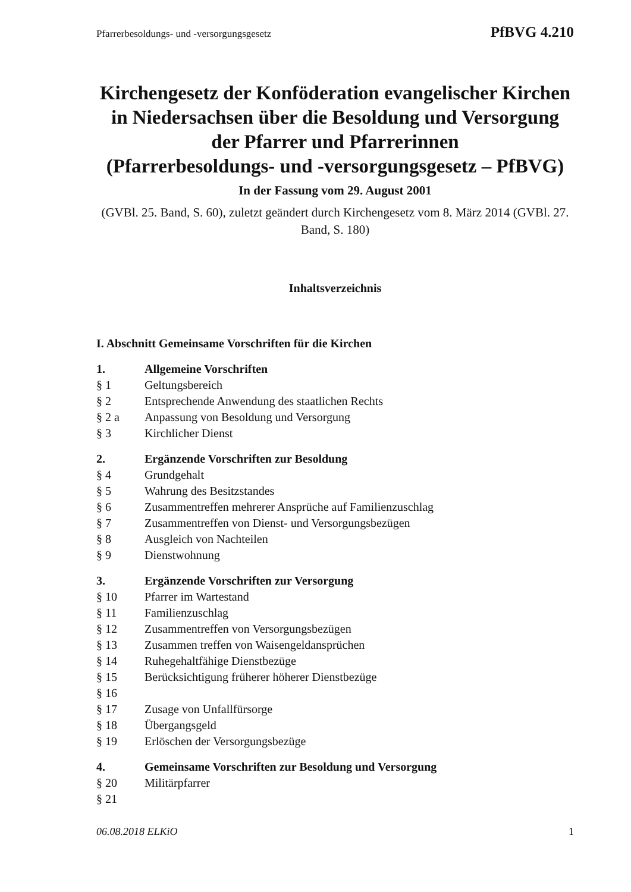Pfarrerbesoldungs- und -versorgungsgesetz PfBVG 4.210
Kirchengesetz der Konföderation evangelischer Kirchen in Niedersachsen über die Besoldung und Versorgung der Pfarrer und Pfarrerinnen
(Pfarrerbesoldungs- und -versorgungsgesetz – PfBVG)
In der Fassung vom 29. August 2001
(GVBl. 25. Band, S. 60), zuletzt geändert durch Kirchengesetz vom 8. März 2014 (GVBl. 27. Band, S. 180)
Inhaltsverzeichnis
I. Abschnitt Gemeinsame Vorschriften für die Kirchen
1. Allgemeine Vorschriften
§ 1 Geltungsbereich
§ 2 Entsprechende Anwendung des staatlichen Rechts
§ 2 a Anpassung von Besoldung und Versorgung
§ 3 Kirchlicher Dienst
2. Ergänzende Vorschriften zur Besoldung
§ 4 Grundgehalt
§ 5 Wahrung des Besitzstandes
§ 6 Zusammentreffen mehrerer Ansprüche auf Familienzuschlag
§ 7 Zusammentreffen von Dienst- und Versorgungsbezügen
§ 8 Ausgleich von Nachteilen
§ 9 Dienstwohnung
3. Ergänzende Vorschriften zur Versorgung
§ 10 Pfarrer im Wartestand
§ 11 Familienzuschlag
§ 12 Zusammentreffen von Versorgungsbezügen
§ 13 Zusammen treffen von Waisengeldansprüchen
§ 14 Ruhegehaltfähige Dienstbezüge
§ 15 Berücksichtigung früherer höherer Dienstbezüge
§ 16
§ 17 Zusage von Unfallfürsorge
§ 18 Übergangsgeld
§ 19 Erlöschen der Versorgungsbezüge
4. Gemeinsame Vorschriften zur Besoldung und Versorgung
§ 20 Militärpfarrer
§ 21
06.08.2018 ELKiO 1